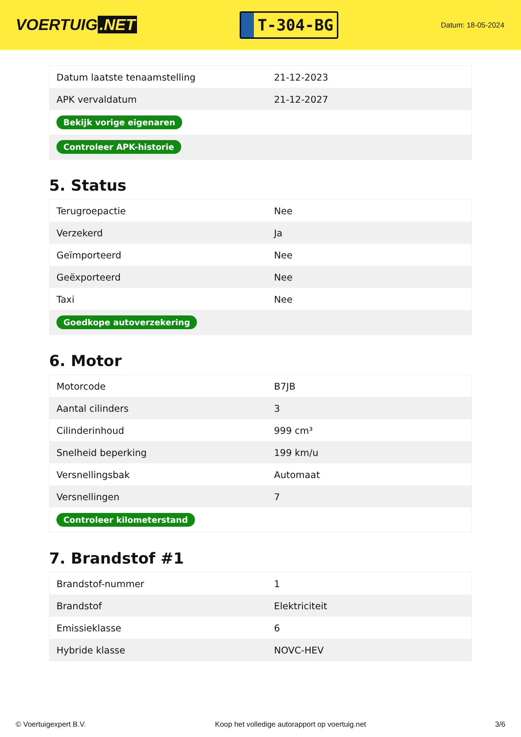VOERTUIG.NET
T-304-BG
Datum: 18-05-2024
| Datum laatste tenaamstelling | 21-12-2023 |
| APK vervaldatum | 21-12-2027 |
| Bekijk vorige eigenaren | |
| Controleer APK-historie | |
5. Status
| Terugroepactie | Nee |
| Verzekerd | Ja |
| Geïmporteerd | Nee |
| Geëxporteerd | Nee |
| Taxi | Nee |
| Goedkope autoverzekering | |
6. Motor
| Motorcode | B7JB |
| Aantal cilinders | 3 |
| Cilinderinhoud | 999 cm³ |
| Snelheid beperking | 199 km/u |
| Versnellingsbak | Automaat |
| Versnellingen | 7 |
| Controleer kilometerstand | |
7. Brandstof #1
| Brandstof-nummer | 1 |
| Brandstof | Elektriciteit |
| Emissieklasse | 6 |
| Hybride klasse | NOVC-HEV |
© Voertuigexpert B.V. Koop het volledige autorapport op voertuig.net 3/6